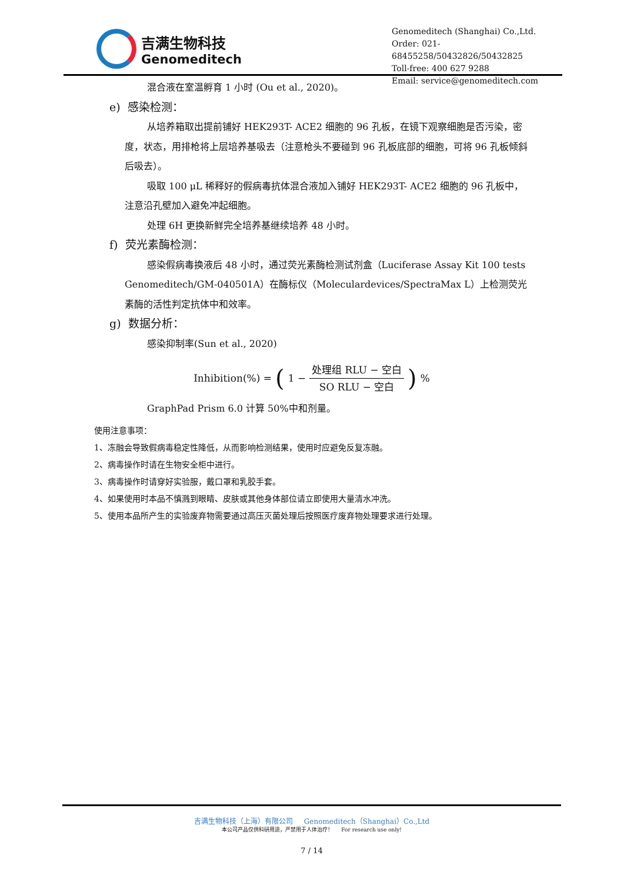吉满生物科技
Genomeditech
Genomeditech (Shanghai) Co.,Ltd.
Order: 021-68455258/50432826/50432825
Toll-free: 400 627 9288
Email: service@genomeditech.com
混合液在室温孵育 1 小时 (Ou et al., 2020)。
e) 感染检测：
从培养箱取出提前铺好 HEK293T- ACE2 细胞的 96 孔板，在镜下观察细胞是否污染，密度，状态，用排枪将上层培养基吸去（注意枪头不要碰到 96 孔板底部的细胞，可将 96 孔板倾斜后吸去）。
吸取 100 μL 稀释好的假病毒抗体混合液加入铺好 HEK293T- ACE2 细胞的 96 孔板中，注意沿孔壁加入避免冲起细胞。
处理 6H 更换新鲜完全培养基继续培养 48 小时。
f) 荧光素酶检测：
感染假病毒换液后 48 小时，通过荧光素酶检测试剂盒（Luciferase Assay Kit 100 tests Genomeditech/GM-040501A）在酶标仪（Moleculardevices/SpectraMax L）上检测荧光素酶的活性判定抗体中和效率。
g) 数据分析：
感染抑制率(Sun et al., 2020)
Inhibition(%) = (1 − 处理组 RLU − 空白 SO RLU − 空白)%
GraphPad Prism 6.0 计算 50%中和剂量。
使用注意事项：
1、冻融会导致假病毒稳定性降低，从而影响检测结果，使用时应避免反复冻融。
2、病毒操作时请在生物安全柜中进行。
3、病毒操作时请穿好实验服，戴口罩和乳胶手套。
4、如果使用时本品不慎溅到眼睛、皮肤或其他身体部位请立即使用大量清水冲洗。
5、使用本品所产生的实验废弃物需要通过高压灭菌处理后按照医疗废弃物处理要求进行处理。
吉满生物科技（上海）有限公司 Genomeditech（Shanghai）Co.,Ltd
本公司产品仅供科研用途，严禁用于人体治疗！ For research use only!
7 / 14